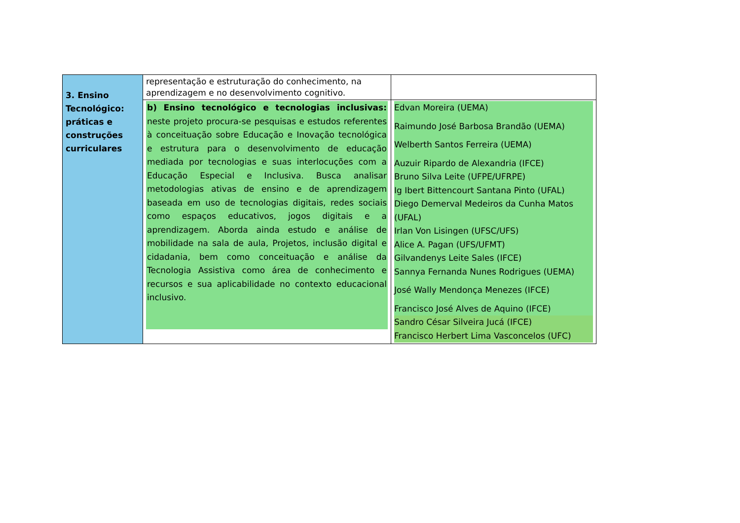| 3. Ensino Tecnológico: práticas e construções curriculares | representação e estruturação do conhecimento, na aprendizagem e no desenvolvimento cognitivo. | |
| | b) Ensino tecnológico e tecnologias inclusivas: neste projeto procura-se pesquisas e estudos referentes à conceituação sobre Educação e Inovação tecnológica e estrutura para o desenvolvimento de educação mediada por tecnologias e suas interlocuções com a Educação Especial e Inclusiva. Busca analisar metodologias ativas de ensino e de aprendizagem baseada em uso de tecnologias digitais, redes sociais como espaços educativos, jogos digitais e a aprendizagem. Aborda ainda estudo e análise de mobilidade na sala de aula, Projetos, inclusão digital e cidadania, bem como conceituação e análise da Tecnologia Assistiva como área de conhecimento e recursos e sua aplicabilidade no contexto educacional inclusivo. | Edvan Moreira (UEMA) Raimundo José Barbosa Brandão (UEMA) Welberth Santos Ferreira (UEMA) Auzuir Ripardo de Alexandria (IFCE) Bruno Silva Leite (UFPE/UFRPE) Ig Ibert Bittencourt Santana Pinto (UFAL) Diego Demerval Medeiros da Cunha Matos (UFAL) Irlan Von Lisingen (UFSC/UFS) Alice A. Pagan (UFS/UFMT) Gilvandenys Leite Sales (IFCE) Sannya Fernanda Nunes Rodrigues (UEMA) José Wally Mendonça Menezes (IFCE) Francisco José Alves de Aquino (IFCE) Sandro César Silveira Jucá (IFCE) Francisco Herbert Lima Vasconcelos (UFC) |